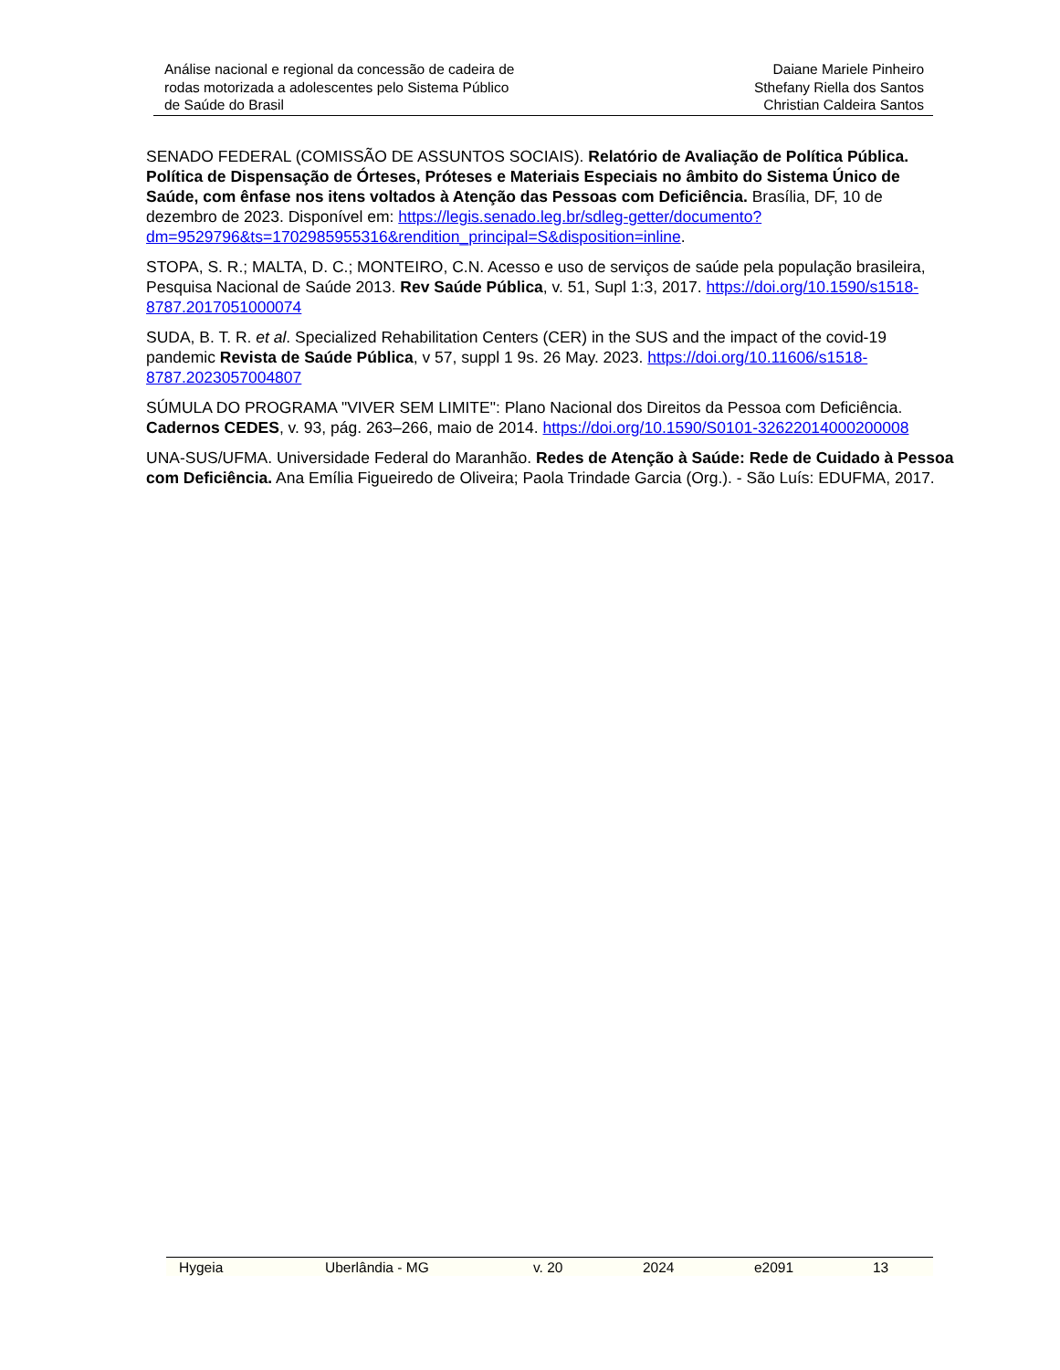Análise nacional e regional da concessão de cadeira de
rodas motorizada a adolescentes pelo Sistema Público
de Saúde do Brasil
Daiane Mariele Pinheiro
Sthefany Riella dos Santos
Christian Caldeira Santos
SENADO FEDERAL (COMISSÃO DE ASSUNTOS SOCIAIS). Relatório de Avaliação de Política Pública. Política de Dispensação de Órteses, Próteses e Materiais Especiais no âmbito do Sistema Único de Saúde, com ênfase nos itens voltados à Atenção das Pessoas com Deficiência. Brasília, DF, 10 de dezembro de 2023. Disponível em: https://legis.senado.leg.br/sdleg-getter/documento?dm=9529796&ts=1702985955316&rendition_principal=S&disposition=inline.
STOPA, S. R.; MALTA, D. C.; MONTEIRO, C.N. Acesso e uso de serviços de saúde pela população brasileira, Pesquisa Nacional de Saúde 2013. Rev Saúde Pública, v. 51, Supl 1:3, 2017. https://doi.org/10.1590/s1518-8787.2017051000074
SUDA, B. T. R. et al. Specialized Rehabilitation Centers (CER) in the SUS and the impact of the covid-19 pandemic Revista de Saúde Pública, v 57, suppl 1 9s. 26 May. 2023. https://doi.org/10.11606/s1518-8787.2023057004807
SÚMULA DO PROGRAMA "VIVER SEM LIMITE": Plano Nacional dos Direitos da Pessoa com Deficiência. Cadernos CEDES, v. 93, pág. 263–266, maio de 2014. https://doi.org/10.1590/S0101-32622014000200008
UNA-SUS/UFMA. Universidade Federal do Maranhão. Redes de Atenção à Saúde: Rede de Cuidado à Pessoa com Deficiência. Ana Emília Figueiredo de Oliveira; Paola Trindade Garcia (Org.). - São Luís: EDUFMA, 2017.
Hygeia Uberlândia - MG v. 20 2024 e2091 13